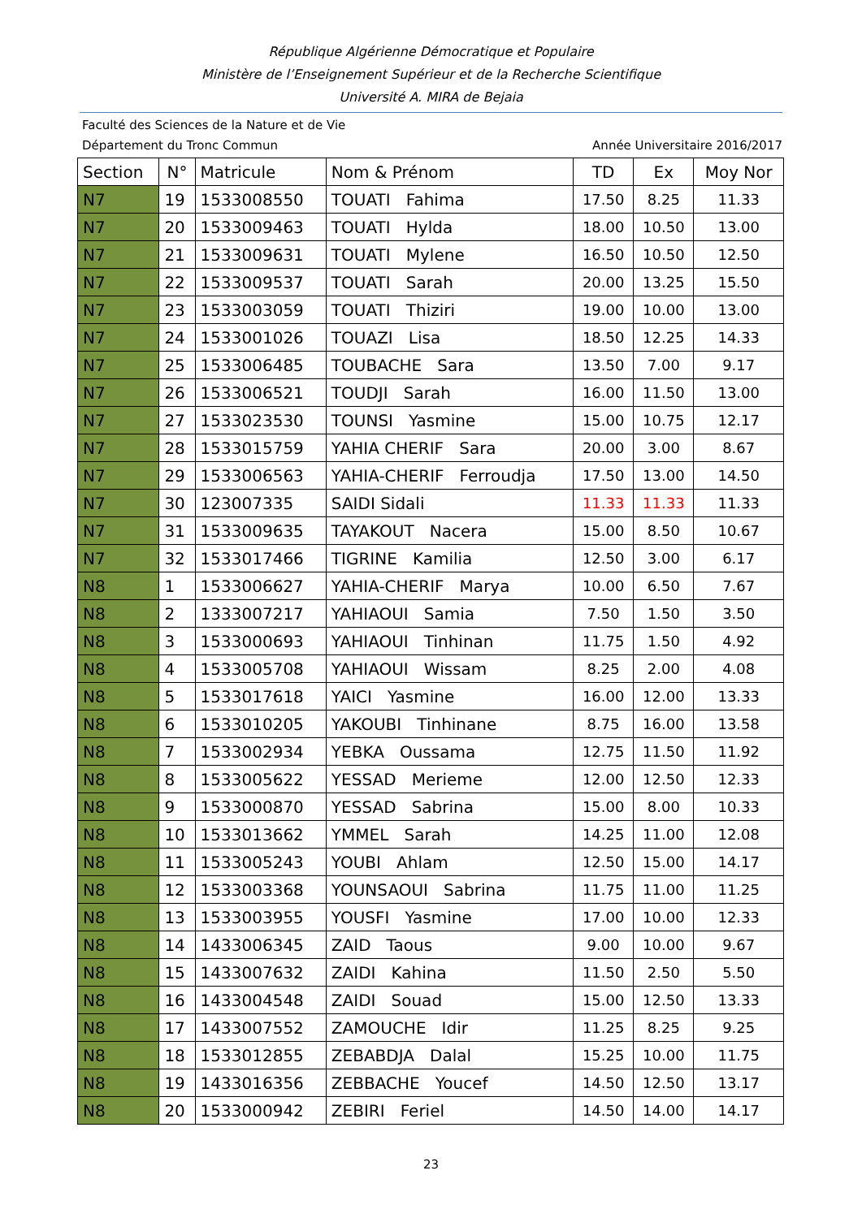République Algérienne Démocratique et Populaire
Ministère de l’Enseignement Supérieur et de la Recherche Scientifique
Université A. MIRA de Bejaia
Faculté des Sciences de la Nature et de Vie
Département du Tronc Commun Année Universitaire 2016/2017
| Section | N° | Matricule | Nom & Prénom | TD | Ex | Moy Nor |
| --- | --- | --- | --- | --- | --- | --- |
| N7 | 19 | 1533008550 | TOUATI Fahima | 17.50 | 8.25 | 11.33 |
| N7 | 20 | 1533009463 | TOUATI Hylda | 18.00 | 10.50 | 13.00 |
| N7 | 21 | 1533009631 | TOUATI Mylene | 16.50 | 10.50 | 12.50 |
| N7 | 22 | 1533009537 | TOUATI Sarah | 20.00 | 13.25 | 15.50 |
| N7 | 23 | 1533003059 | TOUATI Thiziri | 19.00 | 10.00 | 13.00 |
| N7 | 24 | 1533001026 | TOUAZI Lisa | 18.50 | 12.25 | 14.33 |
| N7 | 25 | 1533006485 | TOUBACHE Sara | 13.50 | 7.00 | 9.17 |
| N7 | 26 | 1533006521 | TOUDJI Sarah | 16.00 | 11.50 | 13.00 |
| N7 | 27 | 1533023530 | TOUNSI Yasmine | 15.00 | 10.75 | 12.17 |
| N7 | 28 | 1533015759 | YAHIA CHERIF Sara | 20.00 | 3.00 | 8.67 |
| N7 | 29 | 1533006563 | YAHIA-CHERIF Ferroudja | 17.50 | 13.00 | 14.50 |
| N7 | 30 | 123007335 | SAIDI Sidali | 11.33 | 11.33 | 11.33 |
| N7 | 31 | 1533009635 | TAYAKOUT Nacera | 15.00 | 8.50 | 10.67 |
| N7 | 32 | 1533017466 | TIGRINE Kamilia | 12.50 | 3.00 | 6.17 |
| N8 | 1 | 1533006627 | YAHIA-CHERIF Marya | 10.00 | 6.50 | 7.67 |
| N8 | 2 | 1333007217 | YAHIAOUI Samia | 7.50 | 1.50 | 3.50 |
| N8 | 3 | 1533000693 | YAHIAOUI Tinhinan | 11.75 | 1.50 | 4.92 |
| N8 | 4 | 1533005708 | YAHIAOUI Wissam | 8.25 | 2.00 | 4.08 |
| N8 | 5 | 1533017618 | YAICI Yasmine | 16.00 | 12.00 | 13.33 |
| N8 | 6 | 1533010205 | YAKOUBI Tinhinane | 8.75 | 16.00 | 13.58 |
| N8 | 7 | 1533002934 | YEBKA Oussama | 12.75 | 11.50 | 11.92 |
| N8 | 8 | 1533005622 | YESSAD Merieme | 12.00 | 12.50 | 12.33 |
| N8 | 9 | 1533000870 | YESSAD Sabrina | 15.00 | 8.00 | 10.33 |
| N8 | 10 | 1533013662 | YMMEL Sarah | 14.25 | 11.00 | 12.08 |
| N8 | 11 | 1533005243 | YOUBI Ahlam | 12.50 | 15.00 | 14.17 |
| N8 | 12 | 1533003368 | YOUNSAOUI Sabrina | 11.75 | 11.00 | 11.25 |
| N8 | 13 | 1533003955 | YOUSFI Yasmine | 17.00 | 10.00 | 12.33 |
| N8 | 14 | 1433006345 | ZAID Taous | 9.00 | 10.00 | 9.67 |
| N8 | 15 | 1433007632 | ZAIDI Kahina | 11.50 | 2.50 | 5.50 |
| N8 | 16 | 1433004548 | ZAIDI Souad | 15.00 | 12.50 | 13.33 |
| N8 | 17 | 1433007552 | ZAMOUCHE Idir | 11.25 | 8.25 | 9.25 |
| N8 | 18 | 1533012855 | ZEBABDJA Dalal | 15.25 | 10.00 | 11.75 |
| N8 | 19 | 1433016356 | ZEBBACHE Youcef | 14.50 | 12.50 | 13.17 |
| N8 | 20 | 1533000942 | ZEBIRI Feriel | 14.50 | 14.00 | 14.17 |
23